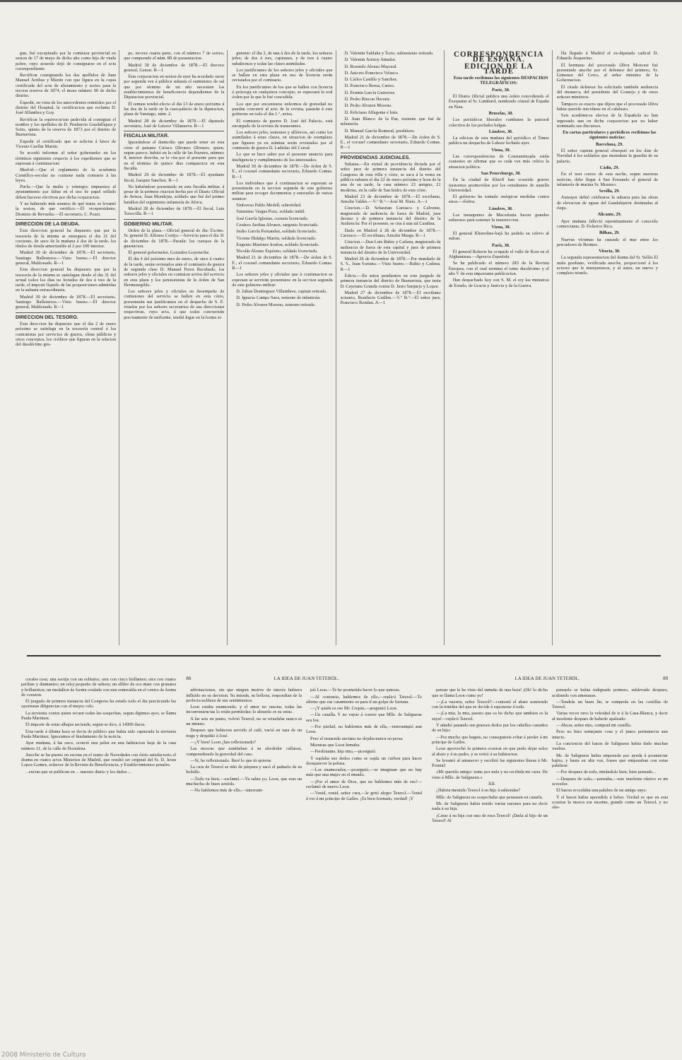gan, fué exceptuado por la comision provincial en sesion de 17 de mayo de dicho año como hijo de viuda pobre, cuyo acuerdo dejó de consignarse en el acta correspondiente.
Rectificar consignando los dos apellidos de Juan Manuel Arribas y Martin con que figura en la copia certificada del acta de alistamiento y sorteo para la tercera reserva de 1874, el mozo número 90 de dicho distrito.
Expedir, en vista de los antecedentes remitidos por el distrito del Hospital, la certificacion que reclama D. José Alfambra y Goy.
Rectificar la equivocacion padecida al consignar el nombre y los apellidos de D. Prudencio Guadalfajara y Sotto, quinto de la reserva de 1873 por el distrito de Buenavista.
Expedir el certificado que se solicita á favor de Vicente Cuellar Martin.
Se acordó informar al señor gobernador en los términos siguientes respecto á los espedientes que se espresan á continuacion:
Madrid.—Que el reglamento de la academia Científico-escolar no contiene nada contrario á las leyes.
Parla.—Que la multa y reintegro impuestos al ayuntamiento por faltas en el uso de papel sellado deben hacerse efectivas por dicha corporacion.
Y no habiendo más asuntos de qué tratar, se levantó la sesion, de que certifico.—El vicepresidente, Dionisio de Revuelta.—El secretario, C. Pozzi.
DIRECCION DE LA DEUDA.
Esta direccion general ha dispuesto que por la tesorería de la misma se entreguen el dia 31 del corriente, de once de la mañana á dos de la tarde, los títulos de deuda amortizable al 2 por 100 interior.
Madrid 30 de diciembre de 1878.—El secretario, Santiago Ballesteros.—Visto bueno.—El director general, Maldonado. R—1
Esta direccion general ha dispuesto que por la tesorería de la misma se satisfagan desde el dia 31 del actual todos los dias no feriados de dos á tres de la tarde, el importe líquido de las proposiciones admitidas en la subasta estraordinaria.
Madrid 30 de diciembre de 1878.—El secretario, Santiago Ballesteros.—Visto bueno.—El director general, Maldonado. R—1
DIRECCION DEL TESORO.
Esta direccion ha dispuesto que el dia 2 de enero próximo se satisfaga en la tesorería central á los contratistas por servicios de guerra, obras públicas y otros conceptos, los créditos que figuran en la relacion del duodécimo gru-
po, tercera cuarta parte, con el número 7 de sorteo, que comprende el núm. 80 de presentacion.
Madrid 30 de diciembre de 1878.—El director general, Genon. R—1
Esta corporacion en sesion de ayer ha acordado sacar por segunda vez á pública subasta el suministro de sal que por término de un año necesiten los establecimientos de beneficencia dependientes de la Diputacion provincial.
El remate tendrá efecto el dia 13 de enero próximo á las dos de la tarde en la casa-palacio de la diputacion, plaza de Santiago, núm. 2.
Madrid 28 de diciembre de 1878.—El diputado secretario, José de Latorre Villanueva. R—1
FISCALIA MILITAR.
Ignorándose el domicilio que puede tener en esta córte el paisano Ciriaco Olivares Olivares, quien, segun parece, habitó en la calle de las Fuentes, número 8, interior derecha, se le cita por el presente para que en el término de quince dias comparezca en esta fiscalía.
Madrid 29 de diciembre de 1878.—El ayudante fiscal, Joaquin Sanchez. R—1
No habiéndose presentado en esta fiscalía militar, á pesar de la primera citacion hecha por el Diario Oficial de Avisos, Juan Mondejas, soldado que fué del primer batallon del regimiento infantería de Africa.
Madrid 28 de diciembre de 1878.—El fiscal, Luis Torrecilla. R—1
GOBIERNO MILITAR.
Orden de la plaza.—Oficial general de dia: Excmo. Sr. general D. Alfonso Cortijo.—Servicio para el dia 31 de diciembre de 1878.—Parada: los cuerpos de la guarnicion.
El general gobernador, Gonzalez Goyeneche.
El dia 4 del próximo mes de enero, de once á cuatro de la tarde, serán revistados ante el comisario de guerra de segunda clase D. Manuel Perez Rucabado, los señores jefes y oficiales en comision activa del servicio en esta plaza y los pensionistas de la órden de San Hermenegildo.
Los señores jefes y oficiales en desempeño de comisiones del servicio se hallen en esta córte, presentarán sus justificantes en el despacho de S. E. visados por los señores secretarios de sus direcciones respectivas, cuyo acto, á que todos concurrirán precisamente de uniforme, tendrá lugar en la forma si-
guiente: el dia 3, de una á dos de la tarde, los señores jefes; de dos á tres, capitanes, y de tres á cuatro subalternos y todas las clases asimiladas.
Los justificantes de los señores jefes y oficiales que se hallen en esta plaza en uso de licencia serán revistados por el comisario.
En los justificantes de los que se hallen con licencia ó prórroga en cualquiera concepto, se espresará la real órden por la que le fué concedida.
Los que por encontrarse enfermos de gravedad no puedan concurrir al acto de la revista, pasarán á este gobierno en todo el dia 1.°, aviso.
El comisario de guerra D. José del Palacio, está encargado de la revista de transeuntes.
Los señores jefes, tenientes y alféreces, así como los asimilados á estas clases, en situacion de reemplazo que figuren ya en nómina serán revistados por el comisario de guerra D. Ladislao del Corral.
Lo que se hace saber por el presente anuncio para inteligencia y cumplimiento de los interesados.
Madrid 30 de diciembre de 1878.—De órden de S. E., el coronel comandante secretario, Eduardo Comas. R—1
Los individuos que á continuacion se espresan se presentarán en la seccion segunda de este gobierno militar para recoger documentos y enterarles de varios asuntos:
Sinforoso Pablo Medell, sobretidad.
Saturnino Vargas Pozo, soldado inútil.
José García Iglesias, corneta licenciado.
Cesáreo Arribas Alvarez, sargento licenciado.
Isidro García Fernandez, soldado licenciado.
Vicente Hidalgo Martin, soldado licenciado.
Eugenio Martinez Irrafon, soldado licenciado.
Nicolás Alonso Espósito, soldado licenciado.
Madrid 21 de diciembre de 1878.—De órden de S. E., el coronel comandante secretario, Eduardo Comas. R—1
Los señores jefes y oficiales que á continuacion se espresan se servirán presentarse en la seccion segunda de este gobierno militar:
D. Julian Dominguez Villambres, capitan retirado.
D. Ignacio Campo Saez, teniente de infantería.
D. Pedro Alvarez Moreno, teniente retirado.
D. Valentin Saldaña y Torio, subteniente retirado.
D. Valentin Aristoy Amador.
D. Rosendo Alonso Mayoral.
D. Aniceto Francisco Velasco.
D. Cárlos Castillo y Sanchez.
D. Francisco Berna, Castro.
D. Fermin García Gutierrez.
D. Pedro Rincon Herraiz.
D. Pedro Alvarez Moreno.
D. Feliciano Alfageme é Inés.
D. Juan Blanco de la Paz, teniente que fué de infantería.
D. Manuel García Romeral, presbítero.
Madrid 21 de diciembre de 1878.—De órden de S. E., el coronel comandante secretario, Eduardo Comas. R—1
PROVIDENCIAS JUDICIALES.
Subasta.—En virtud de providencia dictada por el señor juez de primera instancia del distrito del Congreso de esta villa y córte, se saca á la venta en pública subasta el dia 22 de enero próximo y hora de la una de su tarde, la casa número 23 antiguo, 21 moderno, en la calle de San Isidro de esta córte.
Madrid 23 de diciembre de 1878.—El escribano, Antolin Valdés.—V.° B.°—José M. Nieto. A—1
Citacion.—D. Sebastian Carrasco y Calvente, magistrado de audiencia de fuera de Madrid, juez decano y de primera instancia del distrito de la Audiencia: Por el presente, se cita á una tal Catalina.
Dado en Madrid á 26 de diciembre de 1878.—Carrasco.—El escribano, Antolin Murga. R—1
Citacion.—Don Luis Rubio y Cadena, magistrado de audiencia de fuera de esta capital y juez de primera instancia del distrito de la Universidad.
Madrid 26 de diciembre de 1878.—Por mandado de S. S., Juan Soriano.—Visto bueno.—Rubio y Cadena. R—1
Edicto.—En autos pendientes en este juzgado de primera instancia del distrito de Buenavista, que insta D. Cayetano Granda contra D. Justo Sanjurjo y Lopez.
Madrid 27 de diciembre de 1878.—El escribano actuario, Bonifacio Guillen.—V.° B.°—El señor juez, Francisco Rondan. A—1
CORRESPONDENCIA DE ESPAÑA.
EDICION DE LA TARDE
Esta tarde recibimos los siguientes DESPACHOS TELEGRÁFICOS:
París, 30.
El Diario Oficial publica una órden concediendo el Exequatur al Sr. Gambard, nombrado cónsul de España en Niza.
Bruselas, 30.
Los periódicos liberales combaten la pastoral colectiva de los prelados belgas.
Lóndres, 30.
La edicion de esta mañana del periódico el Times publica un despacho de Lahore fechado ayer.
Viena, 30.
Las correspondencias de Constantinopla están contestes en afirmar que es cada vez más crítica la situacion política.
San Petersburgo, 30.
En la ciudad de Khieff han ocurrido graves trastornos promovidos por los estudiantes de aquella Universidad.
El gobierno ha tomado enérgicas medidas contra estos.—Fabra.
Lóndres, 30.
Los insurgentes de Macedonia hacen grandes esfuerzos para sostener la insurreccion.
Viena, 30.
El general Kheredine-bajá ha pedido su relevo al sultan.
París, 30.
El general Roberts ha ocupado el valle de Kost en el Afghanistan.—Agencia Española.
Se ha publicado el número 283 de la Revista Europea, con el cual termina el tomo duodécimo y el año V de esta importante publicacion.
Han despachado hoy con S. M. el rey los ministros de Estado, de Gracia y Justicia y de la Guerra.
Ha llegado á Madrid el ex-diputado radical D. Eduardo Asquerino.
El hermano del procesado Oliva Moncasi fué presentado anoche por el defensor del primero, Sr. Gimenez del Cerro, al señor ministro de la Gobernacion.
El citado defensor ha solicitado también audiencia del monarca, del presidente del Consejo y de otros señores ministros.
Tampoco es exacto que dijera que el procesado Oliva habia querido suicidarse en el calabozo.
Seis académicos electos de la Española no han ingresado aun en dicha corporacion por no haber terminado sus discursos.
En cartas particulares y periódicos recibimos las siguientes noticias:
Barcelona, 29.
El señor capitan general obsequió en los dias de Navidad á los soldados que montaban la guardia de su palacio.
Cádiz, 29.
En el tren correo de esta noche, segun nuestras noticias, debe llegar á San Fernando el general de infantería de marina Sr. Montero.
Sevilla, 29.
Anteayer debió celebrarse la subasta para las obras de elevacion de aguas del Guadalquivir destinadas al riego.
Alicante, 29.
Ayer mañana falleció repentinamente el conocido comerciante, D. Federico Rico.
Bilbao, 29.
Nuevas víctimas ha causado el mar entre los pescadores de Bermeo.
Vitoria, 30.
La segunda representacion del drama del Sr. Sellés El nudo gordiano, verificada anoche, proporcionó á los actores que le interpretaron, y al autor, un nuevo y completo triunfo.
corales rosa; una sortija con un solitario; otra con cinco brillantes; otra con cuatro perlitas y diamantes; un reloj pequeño de señora; un alfiler de oro mate con granates y brillantitos; un medallon de forma ovalada con una esmeralda en el centro de forma de corazon.
El juzgado de primera instancia del Congreso ha estado todo el dia practicando las oportunas diligencias con el mayor celo.
La sirvienta contra quien recaen todas las sospechas, segun digimos ayer, se llama Paula Martinez.
El importe de estas alhajas asciende, segun se dice, á 14000 duros.
Esta tarde á última hora se decia de público que habia sido capturada la sirvienta Paula Martinez. Ignoramos el fundamento de la noticia.
Ayer mañana, á las once, ocurrió una pelea en una habitacion baja de la casa número 11, de la calle de Hortaleza.
Anoche se ha puesto en escena en el teatro de Novedades con éxito satisfactorio el drama en cuatro actos Misterios de Madrid, que resultó ser original del Sr. D. Jesus Lopez Gomez, redactor de la Revista de Beneficencia, y Establecimientos penales.
...encias que se publican en ... nuestro diario y los dados ...
88 LA IDEA DE JUAN TETEROL.
adivinaciones, sin que ningun motivo de interés hubiera influido en su decision. Su mirada, su belleza, respondian de la perfecta nobleza de sus sentimientos.
Leon estaba enamorado, y el amor no razona; todas las inconveniencias lo están permitidas; lo absurdo es su reino.
A las seis en punto, volvió Teterol; no se retardaba nunca ni un minuto.
Despues que hubieron servido el café, vació en taza de un trago y despidió á José.
—¿Y bien! Leon ¿has reflexionado?
Las moscas que zumbaban á su alrededor callaron, comprendiendo la gravedad del caso.
—Sí, he reflexionado. Iluré lo que tú quieras.
La cara de Teterol se tiñó de púrpura y sacó el pañuelo de su bolsillo.
—Todo va bien,—esclamó.—Ya sabia yo, Leon, que eras un muchacho de buen sentido.
—No hablemos más de ello,—interrum-
pió Leon.—Te he prometido hacer lo que quieras.
—Al contrario, hablemos de ello,—replicó Teterol.—Te afirmo que ese casamiento es para tí un golpe de fortuna.
—¿Y quién es ese Mr. Cropin,—preguntó Leon.
—Un canalla. Y no vayas á creerte que Mlle. de Saligneux sea fea.
—Por piedad, no hablemos más de ella,—interrumpió aun Leon.
Pero el testarudo anciano no dejaba nunca su presa.
Mientras que Leon fumaba.
—Perdóname, hijo mio,—prosiguió.
Y soplaba sus dedos como se sopla un carbon para hacer desaparecer la pelusa.
—Los enamorados,—prosiguió,—se imaginan que no hay más que una mujer en el mundo.
—¡Por el amor de Dios, que no hablemos más de eso!—esclamó de nuevo Leon.
—Venid, venid, señor cura,—le gritó alegre Teterol.—Venid á ver á mi príncipe de Galles. ¡Es bien formado, verdad! ¡Y
LA IDEA DE JUAN TETEROL. 89
pensar que le he visto del tamaño de una bota! ¡Oh! lo dicho que se llama Leon como yo!
—¡La vuestra, señor Teterol?—contestó el abate sonriendo con la timidez del que se decide á esponerse á todo.
—¡La mia, la mia, puesto que os he dicho que tambien es la suya!—replicó Teterol.
Y añadió pasando sus gruesos dedos por los cabellos castaños de su hijo:
—Por mucho que hagais, no conseguireis echar á perder á mi príncipe de Galles.
Leon aprovechó la primera ocasion en que pudo dejar solos al abate y á su padre, y se retiró á su habitacion.
Se levantó al amanecer y escribió las siguientes líneas á Mr. Pointal:
«Mi querido amigo: tomo por nula y no recibida mi carta. He visto á Mlle. de Saligneux.»
XII.
¿Habria mentido Teterol á su hijo á sabiendas?
Mlle. de Saligneux no sospechaba que pensasen en casarla.
Mr. de Saligneux habia tenido varias razones para no decir nada á su hija.
¡Casar á su hija con uno de esos Teterol! ¡Darla al hijo de un Teterol! Al
pensarlo se habia indignado primero, sublevado despues, acabando con amenazas.
—Tendrás un buen fin, te romperás en las costillas de Teterol.
Varias veces tuvo la veleidad de ir á la Casa-Blanca, y decir al insolente despues de haberle apaleado:
—Ahora, señor mio, comprad mi castillo.
Pero no hizo semejante cosa y el juneo permanecia aun intacto.
La conciencia del baron de Saligneux habia dado muchas vueltas.
Mr. de Saligneux habia empezado por ayuda á pronunciar bajito, y hasta en alta voz, frases que empezaban con estas palabras:
—Por despues de todo, mirándolo bien, bien pensado...
—Despues de todo,—pensaba,—este insolente rústico es mi acreedor.
El baron recordaba una palabra de un amigo suyo.
Y el baron habia aprendido á beber. Verdad es que en esta ocasion la mosca era enorme, grande como un Teterol, y no obs-
2008 Ministerio de Cultura